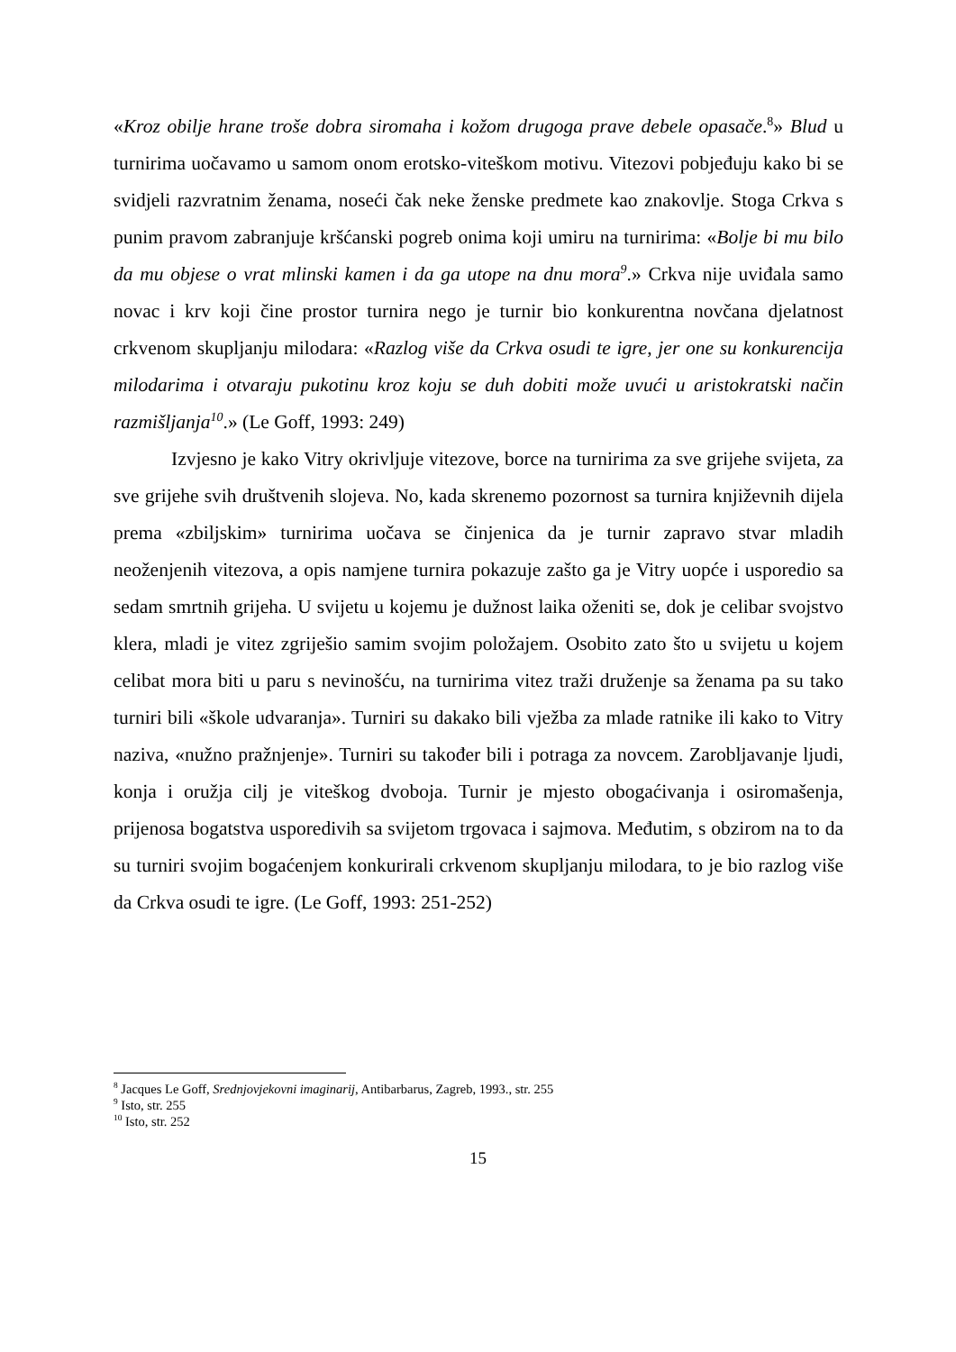«Kroz obilje hrane troše dobra siromaha i kožom drugoga prave debele opasače.<sup>8</sup>» Blud u turnirima uočavamo u samom onom erotsko-viteškom motivu. Vitezovi pobjeđuju kako bi se svidjeli razvratnim ženama, noseći čak neke ženske predmete kao znakovlje. Stoga Crkva s punim pravom zabranjuje kršćanski pogreb onima koji umiru na turnirima: «Bolje bi mu bilo da mu objese o vrat mlinski kamen i da ga utope na dnu mora<sup>9</sup>.» Crkva nije uviđala samo novac i krv koji čine prostor turnira nego je turnir bio konkurentna novčana djelatnost crkvenom skupljanju milodara: «Razlog više da Crkva osudi te igre, jer one su konkurencija milodarima i otvaraju pukotinu kroz koju se duh dobiti može uvući u aristokratski način razmišljanja<sup>10</sup>.» (Le Goff, 1993: 249)
Izvjesno je kako Vitry okrivljuje vitezove, borce na turnirima za sve grijehe svijeta, za sve grijehe svih društvenih slojeva. No, kada skrenemo pozornost sa turnira književnih dijela prema «zbiljskim» turnirima uočava se činjenica da je turnir zapravo stvar mladih neoženjenih vitezova, a opis namjene turnira pokazuje zašto ga je Vitry uopće i usporedio sa sedam smrtnih grijeha. U svijetu u kojemu je dužnost laika oženiti se, dok je celibar svojstvo klera, mladi je vitez zgriješio samim svojim položajem. Osobito zato što u svijetu u kojem celibat mora biti u paru s nevinošću, na turnirima vitez traži druženje sa ženama pa su tako turniri bili «škole udvaranja». Turniri su dakako bili vježba za mlade ratnike ili kako to Vitry naziva, «nužno pražnjenje». Turniri su također bili i potraga za novcem. Zarobljavanje ljudi, konja i oružja cilj je viteškog dvoboja. Turnir je mjesto obogaćivanja i osiromašenja, prijenosa bogatstva usporedivih sa svijetom trgovaca i sajmova. Međutim, s obzirom na to da su turniri svojim bogaćenjem konkurirali crkvenom skupljanju milodara, to je bio razlog više da Crkva osudi te igre. (Le Goff, 1993: 251-252)
<sup>8</sup> Jacques Le Goff, Srednjovjekovni imaginarij, Antibarbarus, Zagreb, 1993., str. 255
<sup>9</sup> Isto, str. 255
<sup>10</sup> Isto, str. 252
15